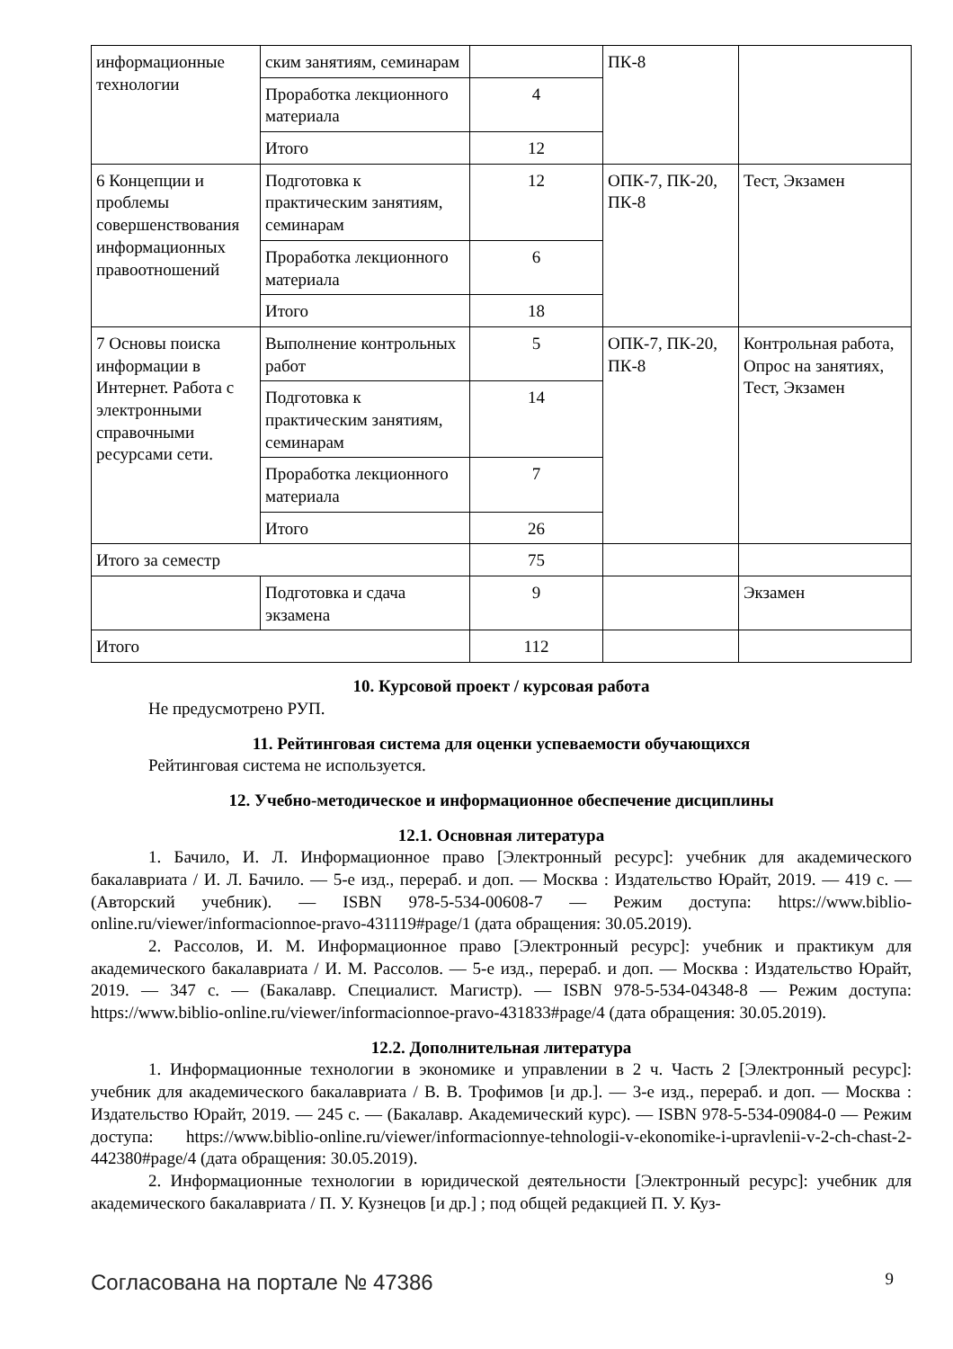| информационные технологии | ским занятиям, семинарам | | ПК-8 | |
| | Проработка лекционного материала | 4 | | |
| | Итого | 12 | | |
| 6 Концепции и проблемы совершенствования информационных правоотношений | Подготовка к практическим занятиям, семинарам | 12 | ОПК-7, ПК-20, ПК-8 | Тест, Экзамен |
| | Проработка лекционного материала | 6 | | |
| | Итого | 18 | | |
| 7 Основы поиска информации в Интернет. Работа с электронными справочными ресурсами сети. | Выполнение контрольных работ | 5 | ОПК-7, ПК-20, ПК-8 | Контрольная работа, Опрос на занятиях, Тест, Экзамен |
| | Подготовка к практическим занятиям, семинарам | 14 | | |
| | Проработка лекционного материала | 7 | | |
| | Итого | 26 | | |
| Итого за семестр | | 75 | | |
| | Подготовка и сдача экзамена | 9 | | Экзамен |
| Итого | | 112 | | |
10. Курсовой проект / курсовая работа
Не предусмотрено РУП.
11. Рейтинговая система для оценки успеваемости обучающихся
Рейтинговая система не используется.
12. Учебно-методическое и информационное обеспечение дисциплины
12.1. Основная литература
1. Бачило, И. Л. Информационное право [Электронный ресурс]: учебник для академического бакалавриата / И. Л. Бачило. — 5-е изд., перераб. и доп. — Москва : Издательство Юрайт, 2019. — 419 с. — (Авторский учебник). — ISBN 978-5-534-00608-7 — Режим доступа: https://www.biblio-online.ru/viewer/informacionnoe-pravo-431119#page/1 (дата обращения: 30.05.2019).
2. Рассолов, И. М. Информационное право [Электронный ресурс]: учебник и практикум для академического бакалавриата / И. М. Рассолов. — 5-е изд., перераб. и доп. — Москва : Издательство Юрайт, 2019. — 347 с. — (Бакалавр. Специалист. Магистр). — ISBN 978-5-534-04348-8 — Режим доступа: https://www.biblio-online.ru/viewer/informacionnoe-pravo-431833#page/4 (дата обращения: 30.05.2019).
12.2. Дополнительная литература
1. Информационные технологии в экономике и управлении в 2 ч. Часть 2 [Электронный ресурс]: учебник для академического бакалавриата / В. В. Трофимов [и др.]. — 3-е изд., перераб. и доп. — Москва : Издательство Юрайт, 2019. — 245 с. — (Бакалавр. Академический курс). — ISBN 978-5-534-09084-0 — Режим доступа: https://www.biblio-online.ru/viewer/informacionnye-tehnologii-v-ekonomike-i-upravlenii-v-2-ch-chast-2-442380#page/4 (дата обращения: 30.05.2019).
2. Информационные технологии в юридической деятельности [Электронный ресурс]: учебник для академического бакалавриата / П. У. Кузнецов [и др.] ; под общей редакцией П. У. Куз-
Согласована на портале № 47386 9